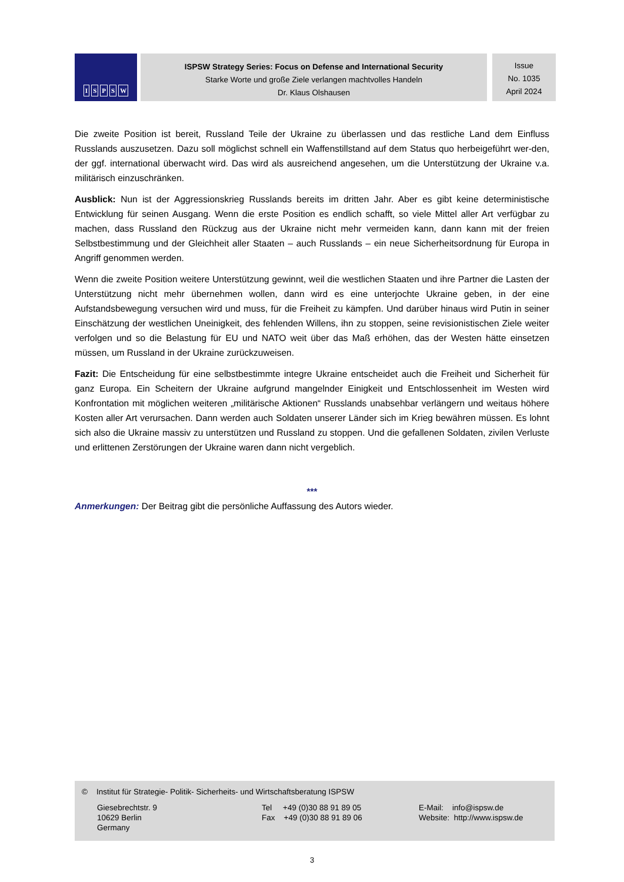ISPSW
ISPSW Strategy Series: Focus on Defense and International Security
Starke Worte und große Ziele verlangen machtvolles Handeln
Dr. Klaus Olshausen
Issue
No. 1035
April 2024
Die zweite Position ist bereit, Russland Teile der Ukraine zu überlassen und das restliche Land dem Einfluss Russlands auszusetzen. Dazu soll möglichst schnell ein Waffenstillstand auf dem Status quo herbeigeführt wer-den, der ggf. international überwacht wird. Das wird als ausreichend angesehen, um die Unterstützung der Ukraine v.a. militärisch einzuschränken.
Ausblick: Nun ist der Aggressionskrieg Russlands bereits im dritten Jahr. Aber es gibt keine deterministische Entwicklung für seinen Ausgang. Wenn die erste Position es endlich schafft, so viele Mittel aller Art verfügbar zu machen, dass Russland den Rückzug aus der Ukraine nicht mehr vermeiden kann, dann kann mit der freien Selbstbestimmung und der Gleichheit aller Staaten – auch Russlands – ein neue Sicherheitsordnung für Europa in Angriff genommen werden.
Wenn die zweite Position weitere Unterstützung gewinnt, weil die westlichen Staaten und ihre Partner die Lasten der Unterstützung nicht mehr übernehmen wollen, dann wird es eine unterjochte Ukraine geben, in der eine Aufstandsbewegung versuchen wird und muss, für die Freiheit zu kämpfen. Und darüber hinaus wird Putin in seiner Einschätzung der westlichen Uneinigkeit, des fehlenden Willens, ihn zu stoppen, seine revisionistischen Ziele weiter verfolgen und so die Belastung für EU und NATO weit über das Maß erhöhen, das der Westen hätte einsetzen müssen, um Russland in der Ukraine zurückzuweisen.
Fazit: Die Entscheidung für eine selbstbestimmte integre Ukraine entscheidet auch die Freiheit und Sicherheit für ganz Europa. Ein Scheitern der Ukraine aufgrund mangelnder Einigkeit und Entschlossenheit im Westen wird Konfrontation mit möglichen weiteren „militärische Aktionen“ Russlands unabsehbar verlängern und weitaus höhere Kosten aller Art verursachen. Dann werden auch Soldaten unserer Länder sich im Krieg bewähren müssen. Es lohnt sich also die Ukraine massiv zu unterstützen und Russland zu stoppen. Und die gefallenen Soldaten, zivilen Verluste und erlittenen Zerstörungen der Ukraine waren dann nicht vergeblich.
***
Anmerkungen: Der Beitrag gibt die persönliche Auffassung des Autors wieder.
© Institut für Strategie- Politik- Sicherheits- und Wirtschaftsberatung ISPSW
Giesebrechtstr. 9
10629 Berlin
Germany
Tel +49 (0)30 88 91 89 05
Fax +49 (0)30 88 91 89 06
E-Mail: info@ispsw.de
Website: http://www.ispsw.de
3